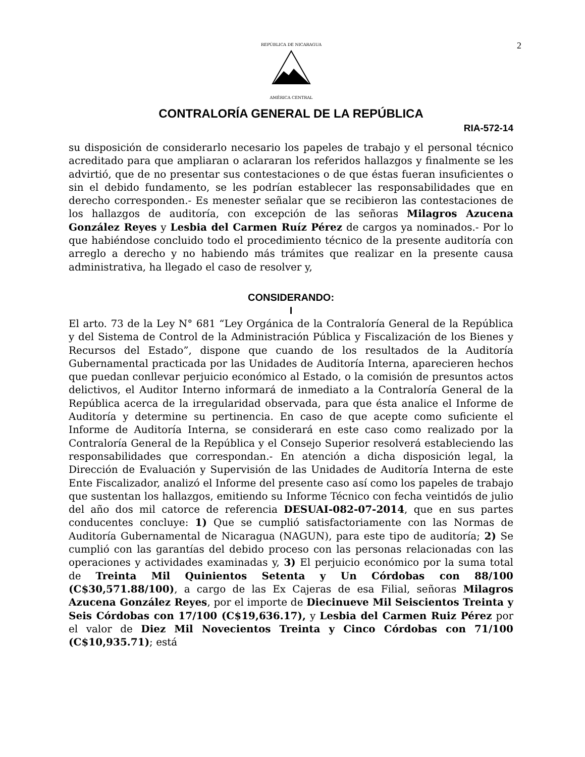2
REPÚBLICA DE NICARAGUA
AMÉRICA CENTRAL
CONTRALORÍA GENERAL DE LA REPÚBLICA
RIA-572-14
su disposición de considerarlo necesario los papeles de trabajo y el personal técnico acreditado para que ampliaran o aclararan los referidos hallazgos y finalmente se les advirtió, que de no presentar sus contestaciones o de que éstas fueran insuficientes o sin el debido fundamento, se les podrían establecer las responsabilidades que en derecho corresponden.- Es menester señalar que se recibieron las contestaciones de los hallazgos de auditoría, con excepción de las señoras Milagros Azucena González Reyes y Lesbia del Carmen Ruíz Pérez de cargos ya nominados.- Por lo que habiéndose concluido todo el procedimiento técnico de la presente auditoría con arreglo a derecho y no habiendo más trámites que realizar en la presente causa administrativa, ha llegado el caso de resolver y,
CONSIDERANDO:
I
El arto. 73 de la Ley N° 681 “Ley Orgánica de la Contraloría General de la República y del Sistema de Control de la Administración Pública y Fiscalización de los Bienes y Recursos del Estado”, dispone que cuando de los resultados de la Auditoría Gubernamental practicada por las Unidades de Auditoría Interna, aparecieren hechos que puedan conllevar perjuicio económico al Estado, o la comisión de presuntos actos delictivos, el Auditor Interno informará de inmediato a la Contraloría General de la República acerca de la irregularidad observada, para que ésta analice el Informe de Auditoría y determine su pertinencia. En caso de que acepte como suficiente el Informe de Auditoría Interna, se considerará en este caso como realizado por la Contraloría General de la República y el Consejo Superior resolverá estableciendo las responsabilidades que correspondan.- En atención a dicha disposición legal, la Dirección de Evaluación y Supervisión de las Unidades de Auditoría Interna de este Ente Fiscalizador, analizó el Informe del presente caso así como los papeles de trabajo que sustentan los hallazgos, emitiendo su Informe Técnico con fecha veintidós de julio del año dos mil catorce de referencia DESUAI-082-07-2014, que en sus partes conducentes concluye: 1) Que se cumplió satisfactoriamente con las Normas de Auditoría Gubernamental de Nicaragua (NAGUN), para este tipo de auditoría; 2) Se cumplió con las garantías del debido proceso con las personas relacionadas con las operaciones y actividades examinadas y, 3) El perjuicio económico por la suma total de Treinta Mil Quinientos Setenta y Un Córdobas con 88/100 (C$30,571.88/100), a cargo de las Ex Cajeras de esa Filial, señoras Milagros Azucena González Reyes, por el importe de Diecinueve Mil Seiscientos Treinta y Seis Córdobas con 17/100 (C$19,636.17), y Lesbia del Carmen Ruiz Pérez por el valor de Diez Mil Novecientos Treinta y Cinco Córdobas con 71/100 (C$10,935.71); está